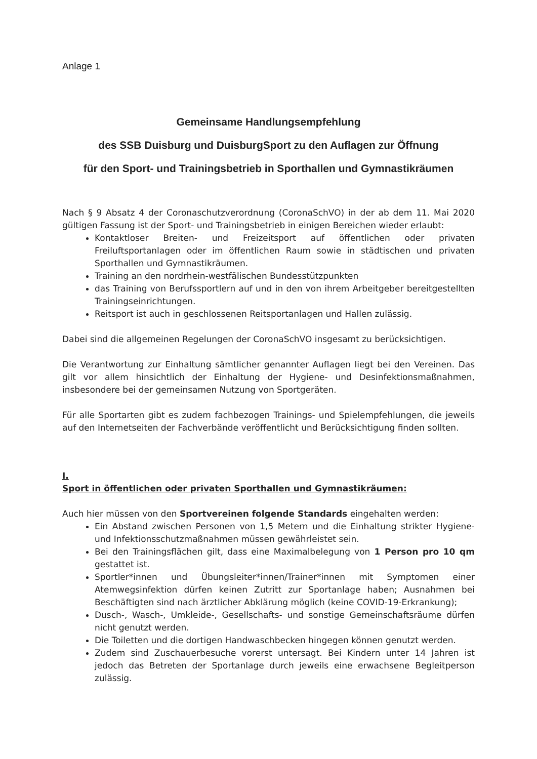Anlage 1
Gemeinsame Handlungsempfehlung
des SSB Duisburg und DuisburgSport zu den Auflagen zur Öffnung
für den Sport- und Trainingsbetrieb in Sporthallen und Gymnastikräumen
Nach § 9 Absatz 4 der Coronaschutzverordnung (CoronaSchVO) in der ab dem 11. Mai 2020 gültigen Fassung ist der Sport- und Trainingsbetrieb in einigen Bereichen wieder erlaubt:
Kontaktloser Breiten- und Freizeitsport auf öffentlichen oder privaten Freiluftsportanlagen oder im öffentlichen Raum sowie in städtischen und privaten Sporthallen und Gymnastikräumen.
Training an den nordrhein-westfälischen Bundesstützpunkten
das Training von Berufssportlern auf und in den von ihrem Arbeitgeber bereitgestellten Trainingseinrichtungen.
Reitsport ist auch in geschlossenen Reitsportanlagen und Hallen zulässig.
Dabei sind die allgemeinen Regelungen der CoronaSchVO insgesamt zu berücksichtigen.
Die Verantwortung zur Einhaltung sämtlicher genannter Auflagen liegt bei den Vereinen. Das gilt vor allem hinsichtlich der Einhaltung der Hygiene- und Desinfektionsmaßnahmen, insbesondere bei der gemeinsamen Nutzung von Sportgeräten.
Für alle Sportarten gibt es zudem fachbezogen Trainings- und Spielempfehlungen, die jeweils auf den Internetseiten der Fachverbände veröffentlicht und Berücksichtigung finden sollten.
I.
Sport in öffentlichen oder privaten Sporthallen und Gymnastikräumen:
Auch hier müssen von den Sportvereinen folgende Standards eingehalten werden:
Ein Abstand zwischen Personen von 1,5 Metern und die Einhaltung strikter Hygiene- und Infektionsschutzmaßnahmen müssen gewährleistet sein.
Bei den Trainingsflächen gilt, dass eine Maximalbelegung von 1 Person pro 10 qm gestattet ist.
Sportler*innen und Übungsleiter*innen/Trainer*innen mit Symptomen einer Atemwegsinfektion dürfen keinen Zutritt zur Sportanlage haben; Ausnahmen bei Beschäftigten sind nach ärztlicher Abklärung möglich (keine COVID-19-Erkrankung);
Dusch-, Wasch-, Umkleide-, Gesellschafts- und sonstige Gemeinschaftsräume dürfen nicht genutzt werden.
Die Toiletten und die dortigen Handwaschbecken hingegen können genutzt werden.
Zudem sind Zuschauerbesuche vorerst untersagt. Bei Kindern unter 14 Jahren ist jedoch das Betreten der Sportanlage durch jeweils eine erwachsene Begleitperson zulässig.